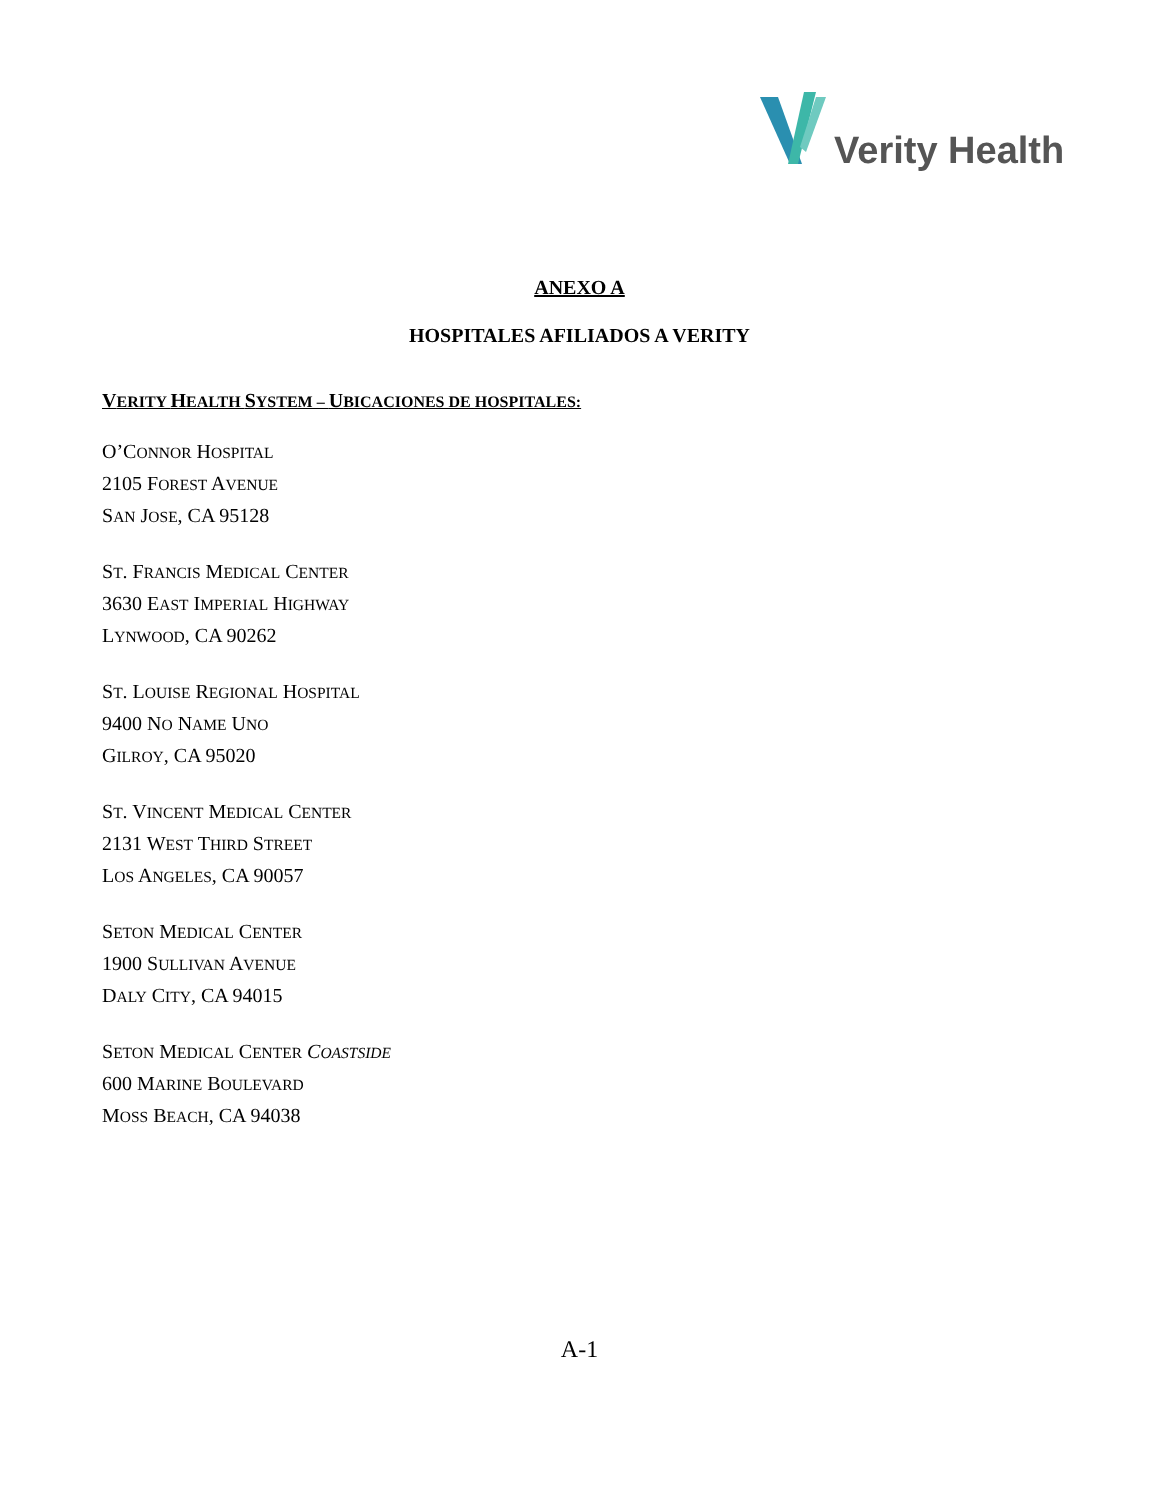Verity Health
ANEXO A
HOSPITALES AFILIADOS A VERITY
VERITY HEALTH SYSTEM – UBICACIONES DE HOSPITALES:
O’CONNOR HOSPITAL
2105 FOREST AVENUE
SAN JOSE, CA 95128
ST. FRANCIS MEDICAL CENTER
3630 EAST IMPERIAL HIGHWAY
LYNWOOD, CA 90262
ST. LOUISE REGIONAL HOSPITAL
9400 NO NAME UNO
GILROY, CA 95020
ST. VINCENT MEDICAL CENTER
2131 WEST THIRD STREET
LOS ANGELES, CA 90057
SETON MEDICAL CENTER
1900 SULLIVAN AVENUE
DALY CITY, CA 94015
SETON MEDICAL CENTER COASTSIDE
600 MARINE BOULEVARD
MOSS BEACH, CA 94038
A-1